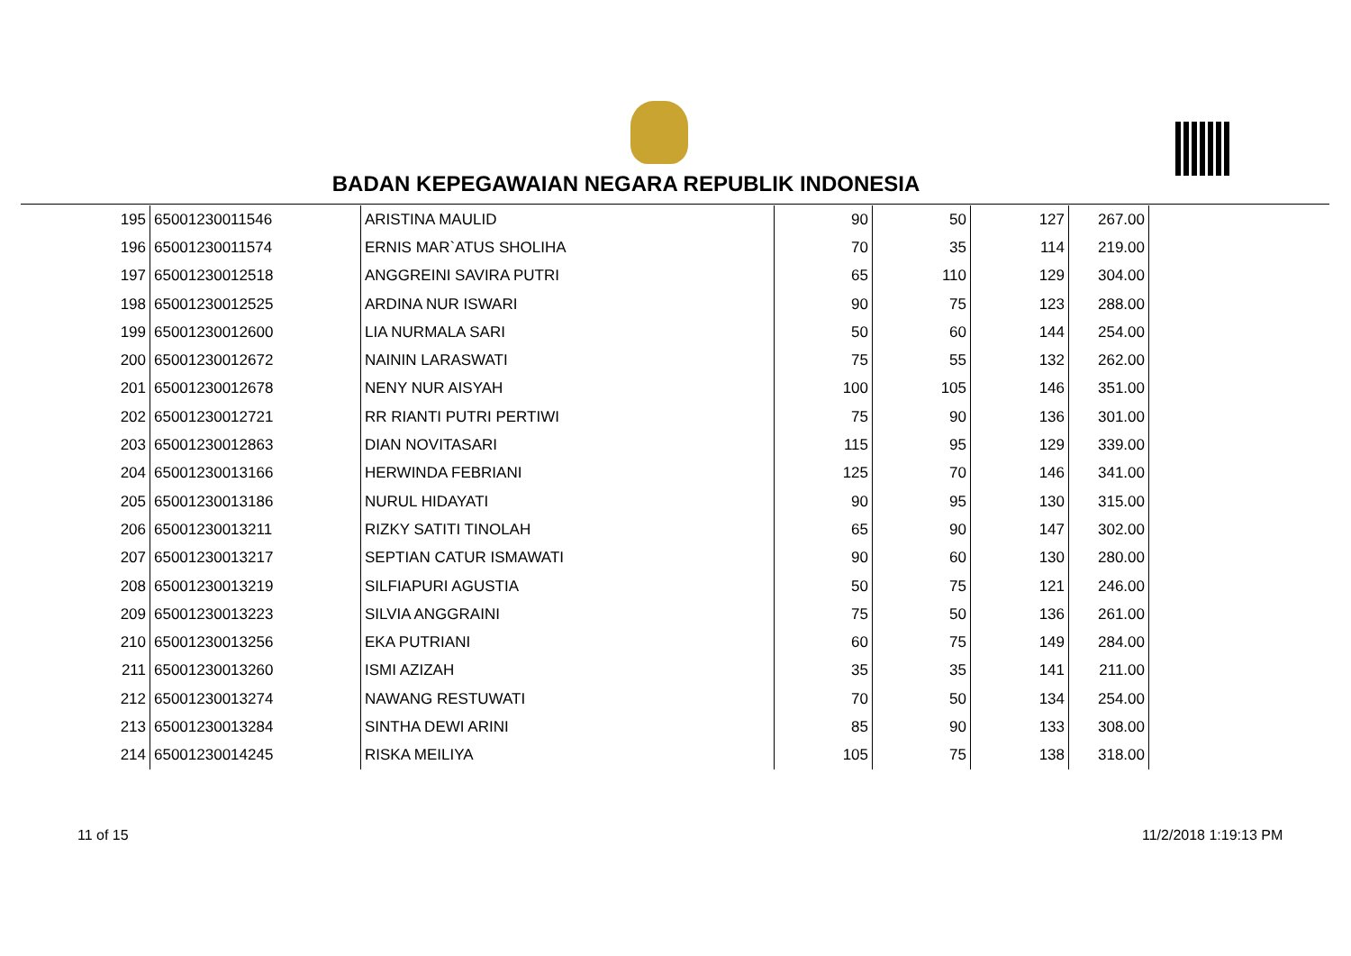BADAN KEPEGAWAIAN NEGARA REPUBLIK INDONESIA
| 195 | 65001230011546 | ARISTINA MAULID | 90 | 50 | 127 | 267.00 |
| 196 | 65001230011574 | ERNIS MAR`ATUS SHOLIHA | 70 | 35 | 114 | 219.00 |
| 197 | 65001230012518 | ANGGREINI SAVIRA PUTRI | 65 | 110 | 129 | 304.00 |
| 198 | 65001230012525 | ARDINA NUR ISWARI | 90 | 75 | 123 | 288.00 |
| 199 | 65001230012600 | LIA NURMALA SARI | 50 | 60 | 144 | 254.00 |
| 200 | 65001230012672 | NAININ LARASWATI | 75 | 55 | 132 | 262.00 |
| 201 | 65001230012678 | NENY NUR AISYAH | 100 | 105 | 146 | 351.00 |
| 202 | 65001230012721 | RR RIANTI PUTRI PERTIWI | 75 | 90 | 136 | 301.00 |
| 203 | 65001230012863 | DIAN NOVITASARI | 115 | 95 | 129 | 339.00 |
| 204 | 65001230013166 | HERWINDA FEBRIANI | 125 | 70 | 146 | 341.00 |
| 205 | 65001230013186 | NURUL HIDAYATI | 90 | 95 | 130 | 315.00 |
| 206 | 65001230013211 | RIZKY SATITI TINOLAH | 65 | 90 | 147 | 302.00 |
| 207 | 65001230013217 | SEPTIAN CATUR ISMAWATI | 90 | 60 | 130 | 280.00 |
| 208 | 65001230013219 | SILFIAPURI AGUSTIA | 50 | 75 | 121 | 246.00 |
| 209 | 65001230013223 | SILVIA ANGGRAINI | 75 | 50 | 136 | 261.00 |
| 210 | 65001230013256 | EKA PUTRIANI | 60 | 75 | 149 | 284.00 |
| 211 | 65001230013260 | ISMI AZIZAH | 35 | 35 | 141 | 211.00 |
| 212 | 65001230013274 | NAWANG RESTUWATI | 70 | 50 | 134 | 254.00 |
| 213 | 65001230013284 | SINTHA DEWI ARINI | 85 | 90 | 133 | 308.00 |
| 214 | 65001230014245 | RISKA MEILIYA | 105 | 75 | 138 | 318.00 |
11 of 15 11/2/2018 1:19:13 PM